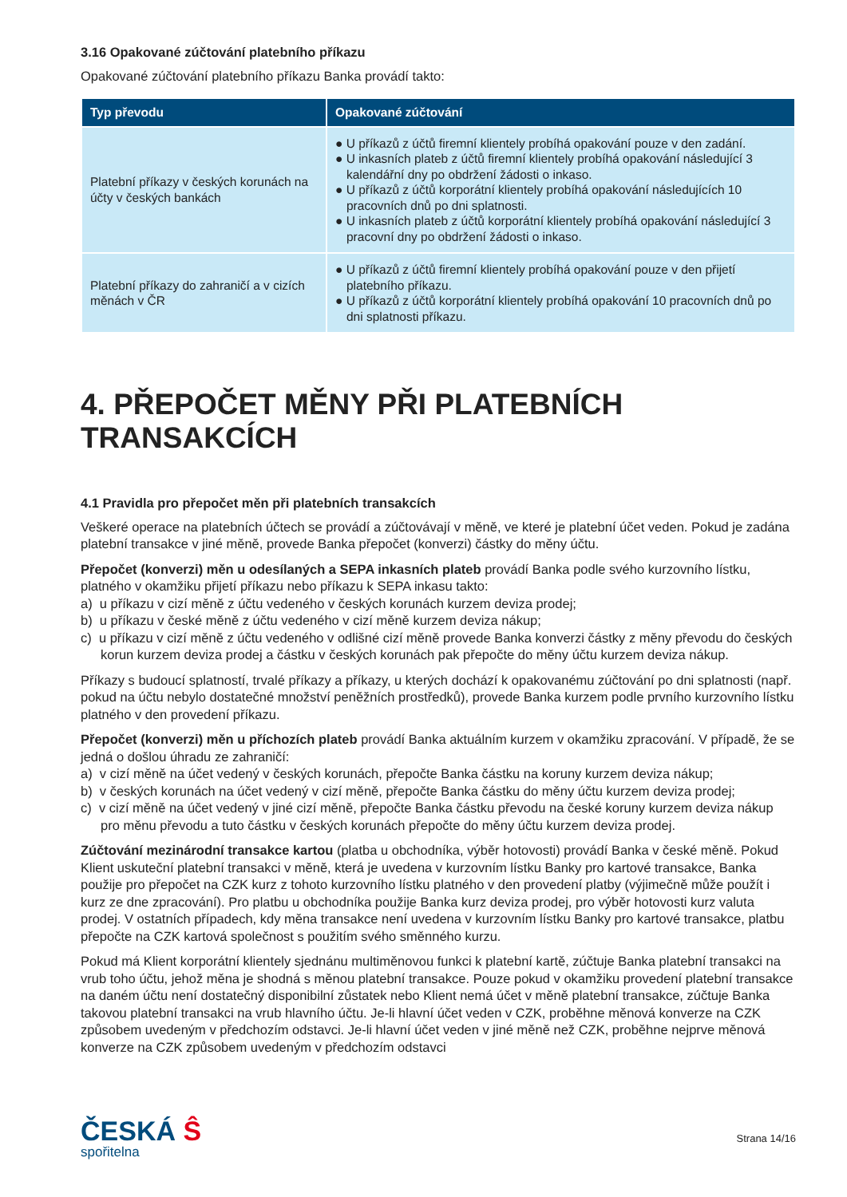3.16 Opakované zúčtování platebního příkazu
Opakované zúčtování platebního příkazu Banka provádí takto:
| Typ převodu | Opakované zúčtování |
| --- | --- |
| Platební příkazy v českých korunách na účty v českých bankách | ● U příkazů z účtů firemní klientely probíhá opakování pouze v den zadání. ● U inkasních plateb z účtů firemní klientely probíhá opakování následující 3 kalendářní dny po obdržení žádosti o inkaso. ● U příkazů z účtů korporátní klientely probíhá opakování následujících 10 pracovních dnů po dni splatnosti. ● U inkasních plateb z účtů korporátní klientely probíhá opakování následující 3 pracovní dny po obdržení žádosti o inkaso. |
| Platební příkazy do zahraničí a v cizích měnách v ČR | ● U příkazů z účtů firemní klientely probíhá opakování pouze v den přijetí platebního příkazu. ● U příkazů z účtů korporátní klientely probíhá opakování 10 pracovních dnů po dni splatnosti příkazu. |
4. PŘEPOČET MĚNY PŘI PLATEBNÍCH TRANSAKCÍCH
4.1 Pravidla pro přepočet měn při platebních transakcích
Veškeré operace na platebních účtech se provádí a zúčtovávají v měně, ve které je platební účet veden. Pokud je zadána platební transakce v jiné měně, provede Banka přepočet (konverzi) částky do měny účtu.
Přepočet (konverzi) měn u odesílaných a SEPA inkasních plateb provádí Banka podle svého kurzovního lístku, platného v okamžiku přijetí příkazu nebo příkazu k SEPA inkasu takto:
a) u příkazu v cizí měně z účtu vedeného v českých korunách kurzem deviza prodej;
b) u příkazu v české měně z účtu vedeného v cizí měně kurzem deviza nákup;
c) u příkazu v cizí měně z účtu vedeného v odlišné cizí měně provede Banka konverzi částky z měny převodu do českých korun kurzem deviza prodej a částku v českých korunách pak přepočte do měny účtu kurzem deviza nákup.
Příkazy s budoucí splatností, trvalé příkazy a příkazy, u kterých dochází k opakovanému zúčtování po dni splatnosti (např. pokud na účtu nebylo dostatečné množství peněžních prostředků), provede Banka kurzem podle prvního kurzovního lístku platného v den provedení příkazu.
Přepočet (konverzi) měn u příchozích plateb provádí Banka aktuálním kurzem v okamžiku zpracování. V případě, že se jedná o došlou úhradu ze zahraničí:
a) v cizí měně na účet vedený v českých korunách, přepočte Banka částku na koruny kurzem deviza nákup;
b) v českých korunách na účet vedený v cizí měně, přepočte Banka částku do měny účtu kurzem deviza prodej;
c) v cizí měně na účet vedený v jiné cizí měně, přepočte Banka částku převodu na české koruny kurzem deviza nákup pro měnu převodu a tuto částku v českých korunách přepočte do měny účtu kurzem deviza prodej.
Zúčtování mezinárodní transakce kartou (platba u obchodníka, výběr hotovosti) provádí Banka v české měně. Pokud Klient uskuteční platební transakci v měně, která je uvedena v kurzovním lístku Banky pro kartové transakce, Banka použije pro přepočet na CZK kurz z tohoto kurzovního lístku platného v den provedení platby (výjimečně může použít i kurz ze dne zpracování). Pro platbu u obchodníka použije Banka kurz deviza prodej, pro výběr hotovosti kurz valuta prodej. V ostatních případech, kdy měna transakce není uvedena v kurzovním lístku Banky pro kartové transakce, platbu přepočte na CZK kartová společnost s použitím svého směnného kurzu.
Pokud má Klient korporátní klientely sjednánu multiměnovou funkci k platební kartě, zúčtuje Banka platební transakci na vrub toho účtu, jehož měna je shodná s měnou platební transakce. Pouze pokud v okamžiku provedení platební transakce na daném účtu není dostatečný disponibilní zůstatek nebo Klient nemá účet v měně platební transakce, zúčtuje Banka takovou platební transakci na vrub hlavního účtu. Je-li hlavní účet veden v CZK, proběhne měnová konverze na CZK způsobem uvedeným v předchozím odstavci. Je-li hlavní účet veden v jiné měně než CZK, proběhne nejprve měnová konverze na CZK způsobem uvedeným v předchozím odstavci
ČESKÁ Ŝ
spořitelna
Strana 14/16